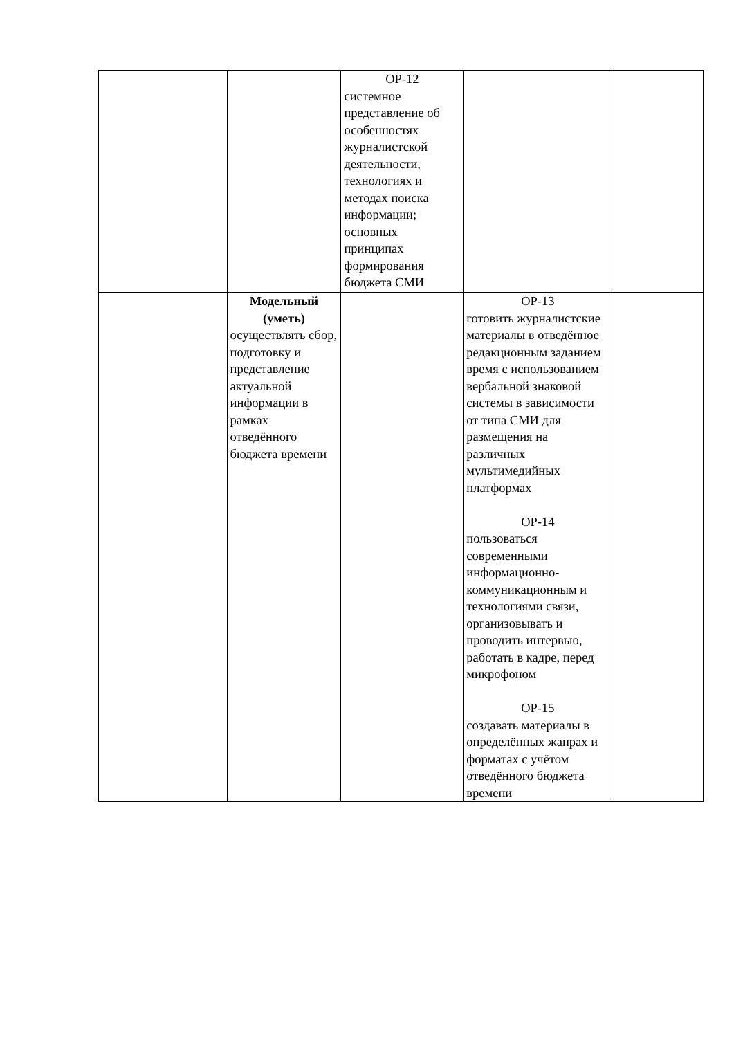| | | ОР-12 системное представление об особенностях журналистской деятельности, технологиях и методах поиска информации; основных принципах формирования бюджета СМИ | | |
| | Модельный (уметь) осуществлять сбор, подготовку и представление актуальной информации в рамках отведённого бюджета времени | | ОР-13 готовить журналистские материалы в отведённое редакционным заданием время с использованием вербальной знаковой системы в зависимости от типа СМИ для размещения на различных мультимедийных платформах ОР-14 пользоваться современными информационно-коммуникационным и технологиями связи, организовывать и проводить интервью, работать в кадре, перед микрофоном ОР-15 создавать материалы в определённых жанрах и форматах с учётом отведённого бюджета времени | |